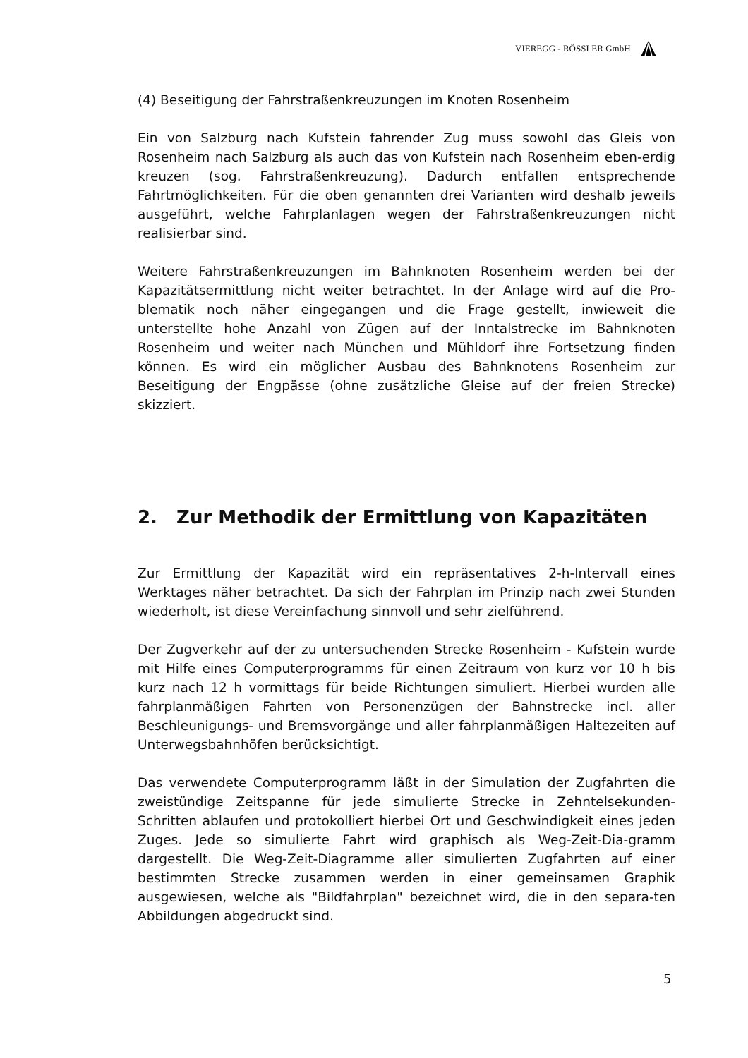VIEREGG - RÖSSLER GmbH
(4) Beseitigung der Fahrstraßenkreuzungen im Knoten Rosenheim
Ein von Salzburg nach Kufstein fahrender Zug muss sowohl das Gleis von Rosenheim nach Salzburg als auch das von Kufstein nach Rosenheim eben-erdig kreuzen (sog. Fahrstraßenkreuzung). Dadurch entfallen entsprechende Fahrtmöglichkeiten. Für die oben genannten drei Varianten wird deshalb jeweils ausgeführt, welche Fahrplanlagen wegen der Fahrstraßenkreuzungen nicht realisierbar sind.
Weitere Fahrstraßenkreuzungen im Bahnknoten Rosenheim werden bei der Kapazitätsermittlung nicht weiter betrachtet. In der Anlage wird auf die Pro-blematik noch näher eingegangen und die Frage gestellt, inwieweit die unterstellte hohe Anzahl von Zügen auf der Inntalstrecke im Bahnknoten Rosenheim und weiter nach München und Mühldorf ihre Fortsetzung finden können. Es wird ein möglicher Ausbau des Bahnknotens Rosenheim zur Beseitigung der Engpässe (ohne zusätzliche Gleise auf der freien Strecke) skizziert.
2. Zur Methodik der Ermittlung von Kapazitäten
Zur Ermittlung der Kapazität wird ein repräsentatives 2-h-Intervall eines Werktages näher betrachtet. Da sich der Fahrplan im Prinzip nach zwei Stunden wiederholt, ist diese Vereinfachung sinnvoll und sehr zielführend.
Der Zugverkehr auf der zu untersuchenden Strecke Rosenheim - Kufstein wurde mit Hilfe eines Computerprogramms für einen Zeitraum von kurz vor 10 h bis kurz nach 12 h vormittags für beide Richtungen simuliert. Hierbei wurden alle fahrplanmäßigen Fahrten von Personenzügen der Bahnstrecke incl. aller Beschleunigungs- und Bremsvorgänge und aller fahrplanmäßigen Haltezeiten auf Unterwegsbahnhöfen berücksichtigt.
Das verwendete Computerprogramm läßt in der Simulation der Zugfahrten die zweistündige Zeitspanne für jede simulierte Strecke in Zehntelsekunden-Schritten ablaufen und protokolliert hierbei Ort und Geschwindigkeit eines jeden Zuges. Jede so simulierte Fahrt wird graphisch als Weg-Zeit-Dia-gramm dargestellt. Die Weg-Zeit-Diagramme aller simulierten Zugfahrten auf einer bestimmten Strecke zusammen werden in einer gemeinsamen Graphik ausgewiesen, welche als "Bildfahrplan" bezeichnet wird, die in den separa-ten Abbildungen abgedruckt sind.
5